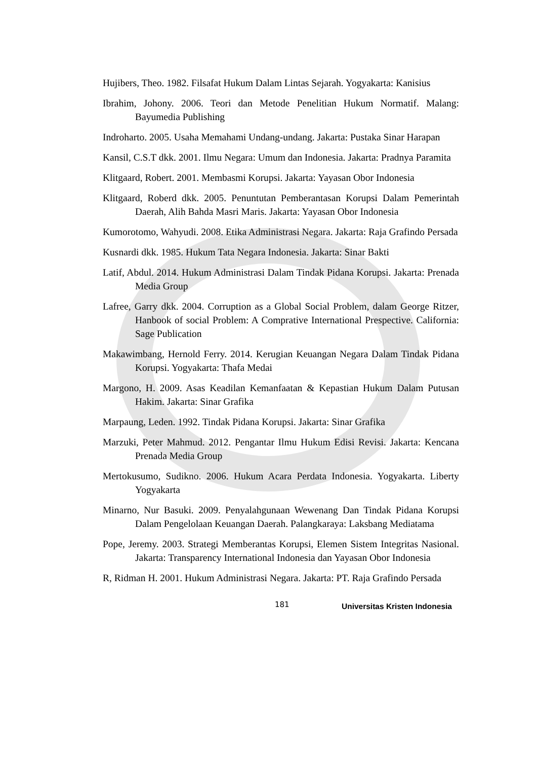Hujibers, Theo. 1982. Filsafat Hukum Dalam Lintas Sejarah. Yogyakarta: Kanisius
Ibrahim, Johony. 2006. Teori dan Metode Penelitian Hukum Normatif. Malang: Bayumedia Publishing
Indroharto. 2005. Usaha Memahami Undang-undang. Jakarta: Pustaka Sinar Harapan
Kansil, C.S.T dkk. 2001. Ilmu Negara: Umum dan Indonesia. Jakarta: Pradnya Paramita
Klitgaard, Robert. 2001. Membasmi Korupsi. Jakarta: Yayasan Obor Indonesia
Klitgaard, Roberd dkk. 2005. Penuntutan Pemberantasan Korupsi Dalam Pemerintah Daerah, Alih Bahda Masri Maris. Jakarta: Yayasan Obor Indonesia
Kumorotomo, Wahyudi. 2008. Etika Administrasi Negara. Jakarta: Raja Grafindo Persada
Kusnardi dkk. 1985. Hukum Tata Negara Indonesia. Jakarta: Sinar Bakti
Latif, Abdul. 2014. Hukum Administrasi Dalam Tindak Pidana Korupsi. Jakarta: Prenada Media Group
Lafree, Garry dkk. 2004. Corruption as a Global Social Problem, dalam George Ritzer, Hanbook of social Problem: A Comprative International Prespective. California: Sage Publication
Makawimbang, Hernold Ferry. 2014. Kerugian Keuangan Negara Dalam Tindak Pidana Korupsi. Yogyakarta: Thafa Medai
Margono, H. 2009. Asas Keadilan Kemanfaatan & Kepastian Hukum Dalam Putusan Hakim. Jakarta: Sinar Grafika
Marpaung, Leden. 1992. Tindak Pidana Korupsi. Jakarta: Sinar Grafika
Marzuki, Peter Mahmud. 2012. Pengantar Ilmu Hukum Edisi Revisi. Jakarta: Kencana Prenada Media Group
Mertokusumo, Sudikno. 2006. Hukum Acara Perdata Indonesia. Yogyakarta. Liberty Yogyakarta
Minarno, Nur Basuki. 2009. Penyalahgunaan Wewenang Dan Tindak Pidana Korupsi Dalam Pengelolaan Keuangan Daerah. Palangkaraya: Laksbang Mediatama
Pope, Jeremy. 2003. Strategi Memberantas Korupsi, Elemen Sistem Integritas Nasional. Jakarta: Transparency International Indonesia dan Yayasan Obor Indonesia
R, Ridman H. 2001. Hukum Administrasi Negara. Jakarta: PT. Raja Grafindo Persada
181 Universitas Kristen Indonesia